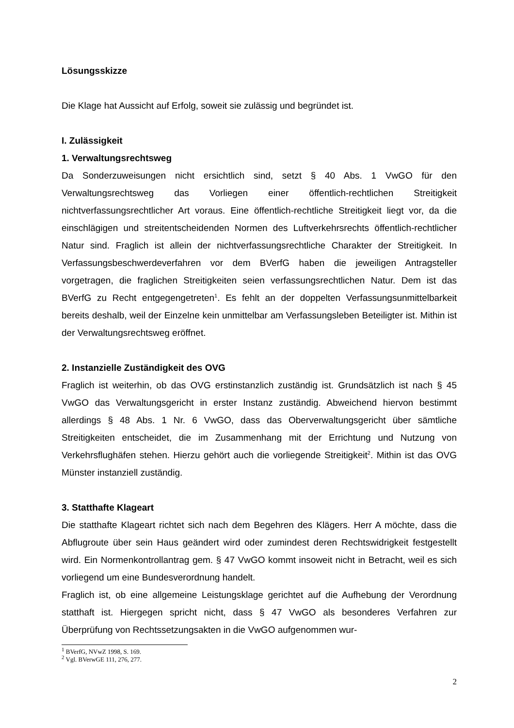Lösungsskizze
Die Klage hat Aussicht auf Erfolg, soweit sie zulässig und begründet ist.
I. Zulässigkeit
1. Verwaltungsrechtsweg
Da Sonderzuweisungen nicht ersichtlich sind, setzt § 40 Abs. 1 VwGO für den Verwaltungsrechtsweg das Vorliegen einer öffentlich-rechtlichen Streitigkeit nichtverfassungsrechtlicher Art voraus. Eine öffentlich-rechtliche Streitigkeit liegt vor, da die einschlägigen und streitentscheidenden Normen des Luftverkehrsrechts öffentlich-rechtlicher Natur sind. Fraglich ist allein der nichtverfassungsrechtliche Charakter der Streitigkeit. In Verfassungsbeschwerdeverfahren vor dem BVerfG haben die jeweiligen Antragsteller vorgetragen, die fraglichen Streitigkeiten seien verfassungsrechtlichen Natur. Dem ist das BVerfG zu Recht entgegengetreten<sup>1</sup>. Es fehlt an der doppelten Verfassungsunmittelbarkeit bereits deshalb, weil der Einzelne kein unmittelbar am Verfassungsleben Beteiligter ist. Mithin ist der Verwaltungsrechtsweg eröffnet.
2. Instanzielle Zuständigkeit des OVG
Fraglich ist weiterhin, ob das OVG erstinstanzlich zuständig ist. Grundsätzlich ist nach § 45 VwGO das Verwaltungsgericht in erster Instanz zuständig. Abweichend hiervon bestimmt allerdings § 48 Abs. 1 Nr. 6 VwGO, dass das Oberverwaltungsgericht über sämtliche Streitigkeiten entscheidet, die im Zusammenhang mit der Errichtung und Nutzung von Verkehrsflughäfen stehen. Hierzu gehört auch die vorliegende Streitigkeit<sup>2</sup>. Mithin ist das OVG Münster instanziell zuständig.
3. Statthafte Klageart
Die statthafte Klageart richtet sich nach dem Begehren des Klägers. Herr A möchte, dass die Abflugroute über sein Haus geändert wird oder zumindest deren Rechtswidrigkeit festgestellt wird. Ein Normenkontrollantrag gem. § 47 VwGO kommt insoweit nicht in Betracht, weil es sich vorliegend um eine Bundesverordnung handelt.
Fraglich ist, ob eine allgemeine Leistungsklage gerichtet auf die Aufhebung der Verordnung statthaft ist. Hiergegen spricht nicht, dass § 47 VwGO als besonderes Verfahren zur Überprüfung von Rechtssetzungsakten in die VwGO aufgenommen wur-
<sup>1</sup> BVerfG, NVwZ 1998, S. 169.
<sup>2</sup> Vgl. BVerwGE 111, 276, 277.
2